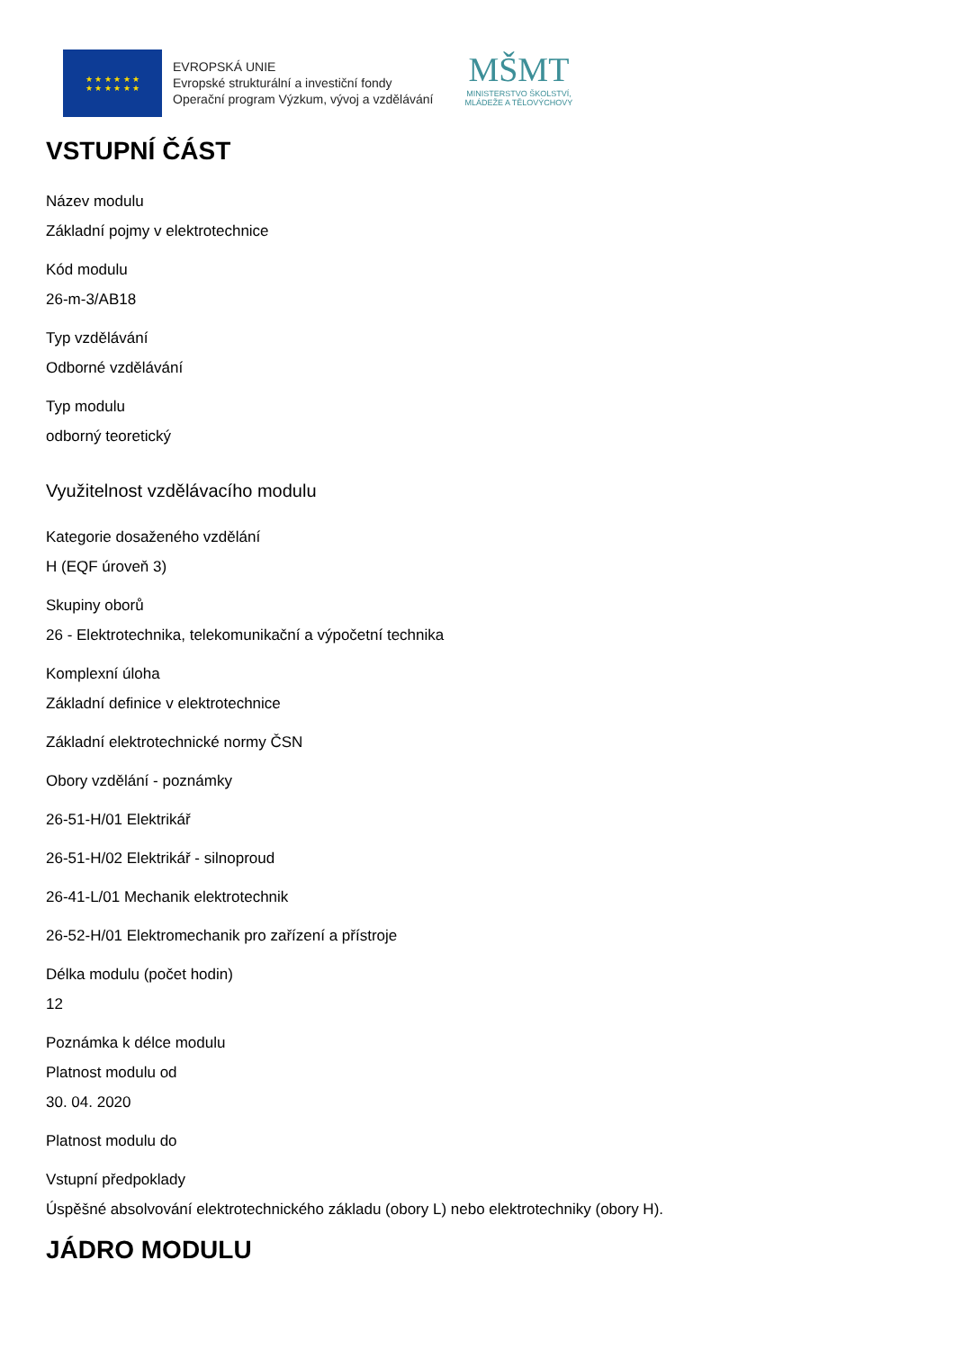★ ★ ★ ★ ★ ★
★ ★ ★ ★ ★ ★
EVROPSKÁ UNIE
Evropské strukturální a investiční fondy
Operační program Výzkum, vývoj a vzdělávání
MŠMT
MINISTERSTVO ŠKOLSTVÍ,
MLÁDEŽE A TĚLOVÝCHOVY
VSTUPNÍ ČÁST
Název modulu
Základní pojmy v elektrotechnice
Kód modulu
26-m-3/AB18
Typ vzdělávání
Odborné vzdělávání
Typ modulu
odborný teoretický
Využitelnost vzdělávacího modulu
Kategorie dosaženého vzdělání
H (EQF úroveň 3)
Skupiny oborů
26 - Elektrotechnika, telekomunikační a výpočetní technika
Komplexní úloha
Základní definice v elektrotechnice
Základní elektrotechnické normy ČSN
Obory vzdělání - poznámky
26-51-H/01 Elektrikář
26-51-H/02 Elektrikář - silnoproud
26-41-L/01 Mechanik elektrotechnik
26-52-H/01 Elektromechanik pro zařízení a přístroje
Délka modulu (počet hodin)
12
Poznámka k délce modulu
Platnost modulu od
30. 04. 2020
Platnost modulu do
Vstupní předpoklady
Úspěšné absolvování elektrotechnického základu (obory L) nebo elektrotechniky (obory H).
JÁDRO MODULU